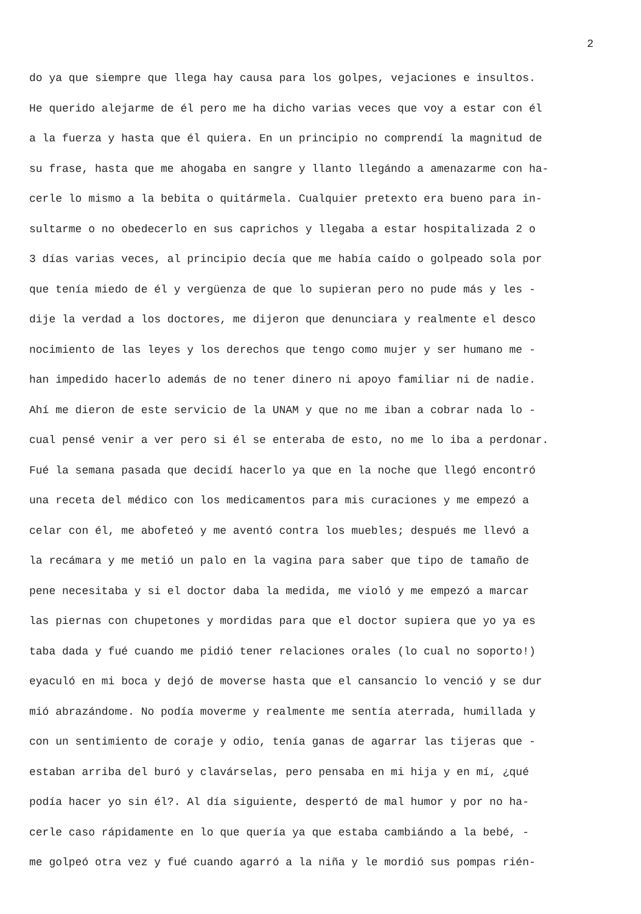2
do ya que siempre que llega hay causa para los golpes, vejaciones e insultos.
He querido alejarme de él pero me ha dicho varias veces que voy a estar con él
a la fuerza y hasta que él quiera. En un principio no comprendí la magnitud de
su frase, hasta que me ahogaba en sangre y llanto llegándo a amenazarme con ha-
cerle lo mismo a la bebita o quitármela. Cualquier pretexto era bueno para in-
sultarme o no obedecerlo en sus caprichos y llegaba a estar hospitalizada 2 o
3 días varias veces, al principio decía que me había caído o golpeado sola por
que tenía miedo de él y vergüenza de que lo supieran pero no pude más y les -
dije la verdad a los doctores, me dijeron que denunciara y realmente el desco
nocimiento de las leyes y los derechos que tengo como mujer y ser humano me -
han impedido hacerlo además de no tener dinero ni apoyo familiar ni de nadie.
Ahí me dieron de este servicio de la UNAM y que no me iban a cobrar nada lo -
cual pensé venir a ver pero si él se enteraba de esto, no me lo iba a perdonar.
Fué la semana pasada que decidí hacerlo ya que en la noche que llegó encontró
una receta del médico con los medicamentos para mis curaciones y me empezó a
celar con él, me abofeteó y me aventó contra los muebles; después me llevó a
la recámara y me metió un palo en la vagina para saber que tipo de tamaño de
pene necesitaba y si el doctor daba la medida, me violó y me empezó a marcar
las piernas con chupetones y mordidas para que el doctor supiera que yo ya es
taba dada y fué cuando me pidió tener relaciones orales (lo cual no soporto!)
eyaculó en mi boca y dejó de moverse hasta que el cansancio lo venció y se dur
mió abrazándome. No podía moverme y realmente me sentía aterrada, humillada y
con un sentimiento de coraje y odio, tenía ganas de agarrar las tijeras que -
estaban arriba del buró y clavárselas, pero pensaba en mi hija y en mí, ¿qué
podía hacer yo sin él?. Al día siguiente, despertó de mal humor y por no ha-
cerle caso rápidamente en lo que quería ya que estaba cambiándo a la bebé, -
me golpeó otra vez y fué cuando agarró a la niña y le mordió sus pompas rién-